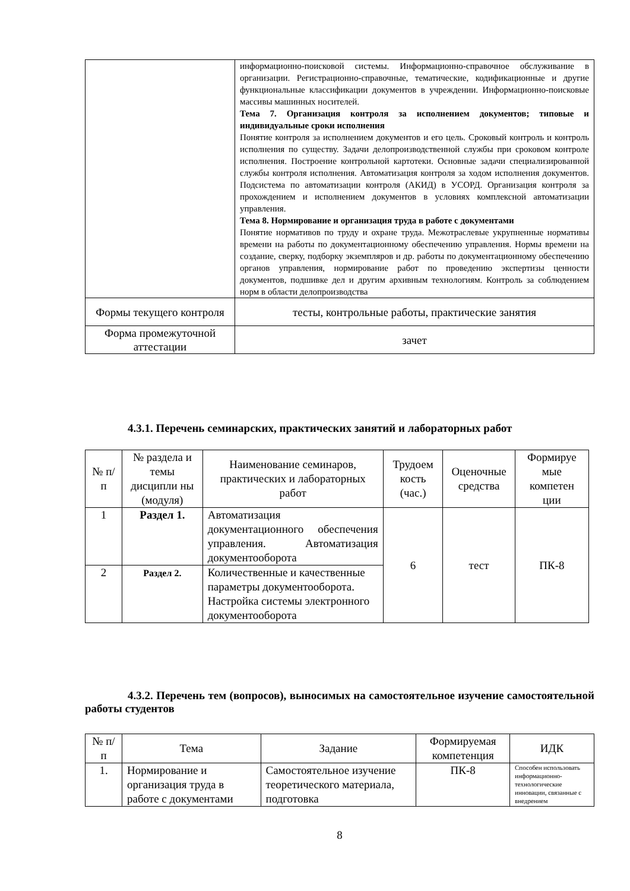| | информационно-поисковой системы. Информационно-справочное обслуживание в организации. Регистрационно-справочные, тематические, кодификационные и другие функциональные классификации документов в учреждении. Информационно-поисковые массивы машинных носителей. Тема 7. Организация контроля за исполнением документов; типовые и индивидуальные сроки исполнения Понятие контроля за исполнением документов и его цель. Сроковый контроль и контроль исполнения по существу. Задачи делопроизводственной службы при сроковом контроле исполнения. Построение контрольной картотеки. Основные задачи специализированной службы контроля исполнения. Автоматизация контроля за ходом исполнения документов. Подсистема по автоматизации контроля (АКИД) в УСОРД. Организация контроля за прохождением и исполнением документов в условиях комплексной автоматизации управления. Тема 8. Нормирование и организация труда в работе с документами Понятие нормативов по труду и охране труда. Межотраслевые укрупненные нормативы времени на работы по документационному обеспечению управления. Нормы времени на создание, сверку, подборку экземпляров и др. работы по документационному обеспечению органов управления, нормирование работ по проведению экспертизы ценности документов, подшивке дел и другим архивным технологиям. Контроль за соблюдением норм в области делопроизводства |
| Формы текущего контроля | тесты, контрольные работы, практические занятия |
| Форма промежуточной аттестации | зачет |
4.3.1. Перечень семинарских, практических занятий и лабораторных работ
| № п/п | № раздела и темы дисципли ны (модуля) | Наименование семинаров, практических и лабораторных работ | Трудоем кость (час.) | Оценочные средства | Формируе мые компетен ции |
| --- | --- | --- | --- | --- | --- |
| 1 | Раздел 1. | Автоматизация документационного обеспечения управления. Автоматизация документооборота | 6 | тест | ПК-8 |
| 2 | Раздел 2. | Количественные и качественные параметры документооборота. Настройка системы электронного документооборота | | | |
4.3.2. Перечень тем (вопросов), выносимых на самостоятельное изучение самостоятельной работы студентов
| № п/п | Тема | Задание | Формируемая компетенция | ИДК |
| --- | --- | --- | --- | --- |
| 1. | Нормирование и организация труда в работе с документами | Самостоятельное изучение теоретического материала, подготовка | ПК-8 | Способен использовать информационно-технологические инновации, связанные с внедрением |
8